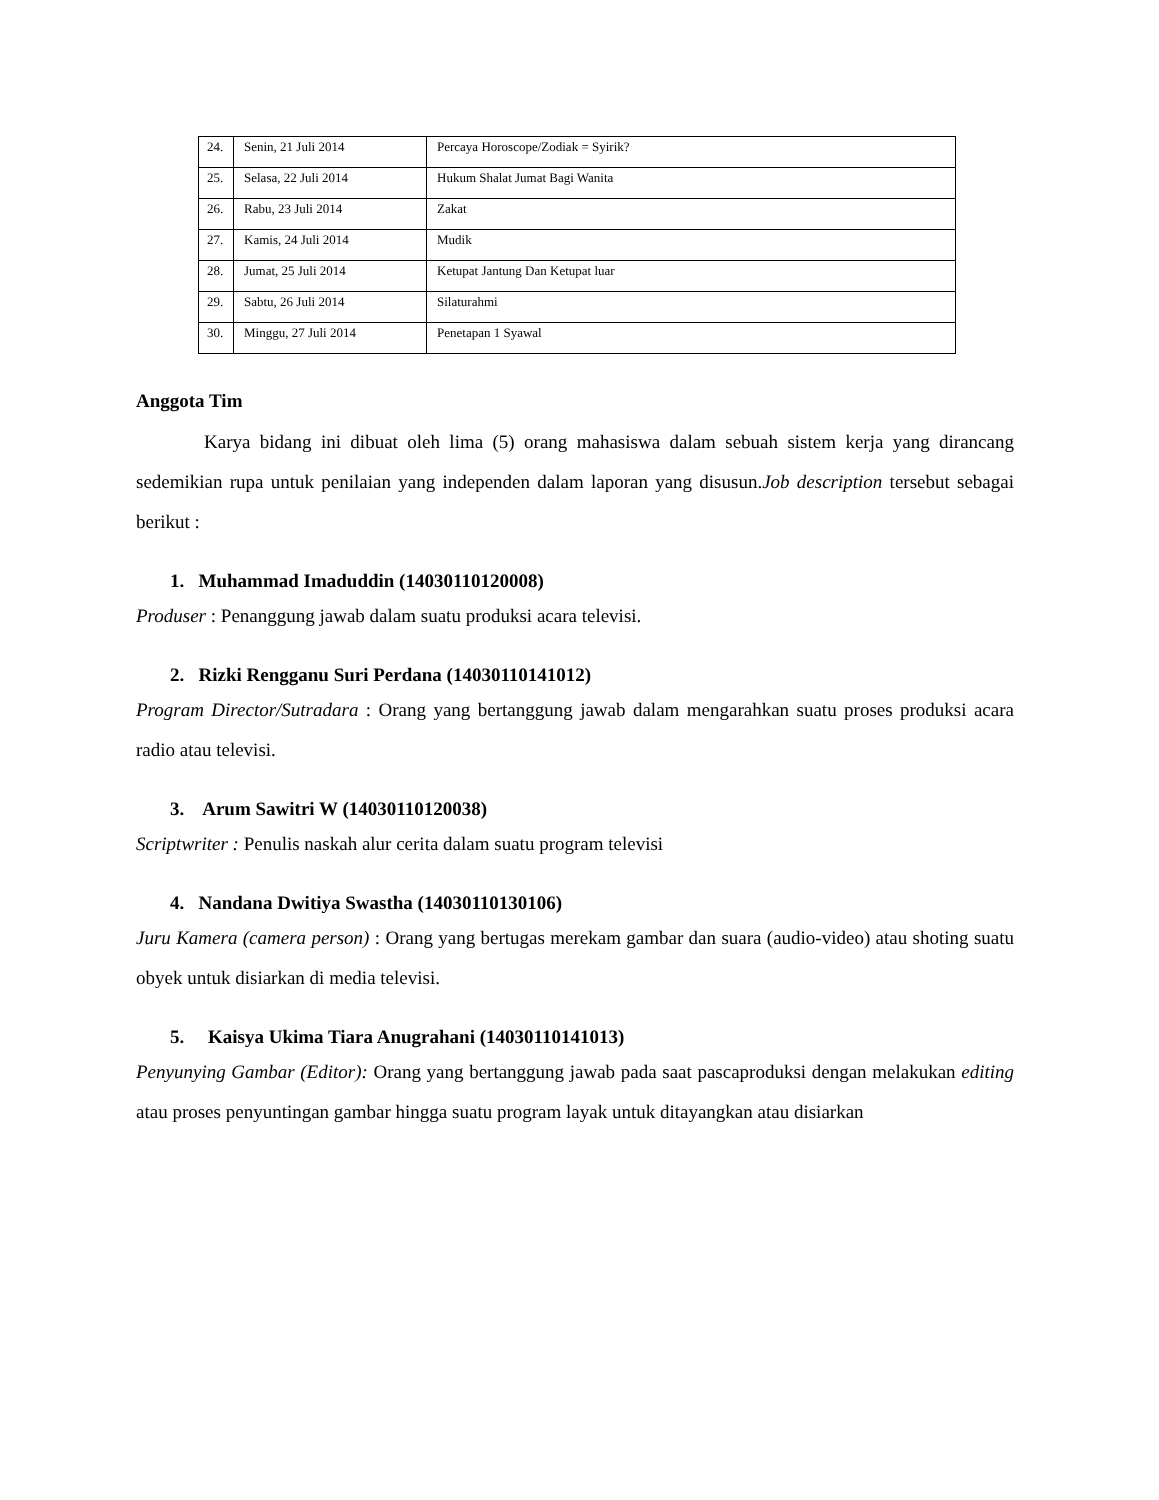| 24. | Senin, 21 Juli 2014 | Percaya Horoscope/Zodiak = Syirik? |
| 25. | Selasa, 22 Juli 2014 | Hukum Shalat Jumat Bagi Wanita |
| 26. | Rabu, 23 Juli 2014 | Zakat |
| 27. | Kamis, 24 Juli 2014 | Mudik |
| 28. | Jumat, 25 Juli 2014 | Ketupat Jantung Dan Ketupat luar |
| 29. | Sabtu, 26 Juli 2014 | Silaturahmi |
| 30. | Minggu, 27 Juli 2014 | Penetapan 1 Syawal |
Anggota Tim
Karya bidang ini dibuat oleh lima (5) orang mahasiswa dalam sebuah sistem kerja yang dirancang sedemikian rupa untuk penilaian yang independen dalam laporan yang disusun.Job description tersebut sebagai berikut :
1. Muhammad Imaduddin (14030110120008)
Produser : Penanggung jawab dalam suatu produksi acara televisi.
2. Rizki Rengganu Suri Perdana (14030110141012)
Program Director/Sutradara : Orang yang bertanggung jawab dalam mengarahkan suatu proses produksi acara radio atau televisi.
3. Arum Sawitri W (14030110120038)
Scriptwriter : Penulis naskah alur cerita dalam suatu program televisi
4. Nandana Dwitiya Swastha (14030110130106)
Juru Kamera (camera person) : Orang yang bertugas merekam gambar dan suara (audio-video) atau shoting suatu obyek untuk disiarkan di media televisi.
5. Kaisya Ukima Tiara Anugrahani (14030110141013)
Penyunying Gambar (Editor): Orang yang bertanggung jawab pada saat pascaproduksi dengan melakukan editing atau proses penyuntingan gambar hingga suatu program layak untuk ditayangkan atau disiarkan